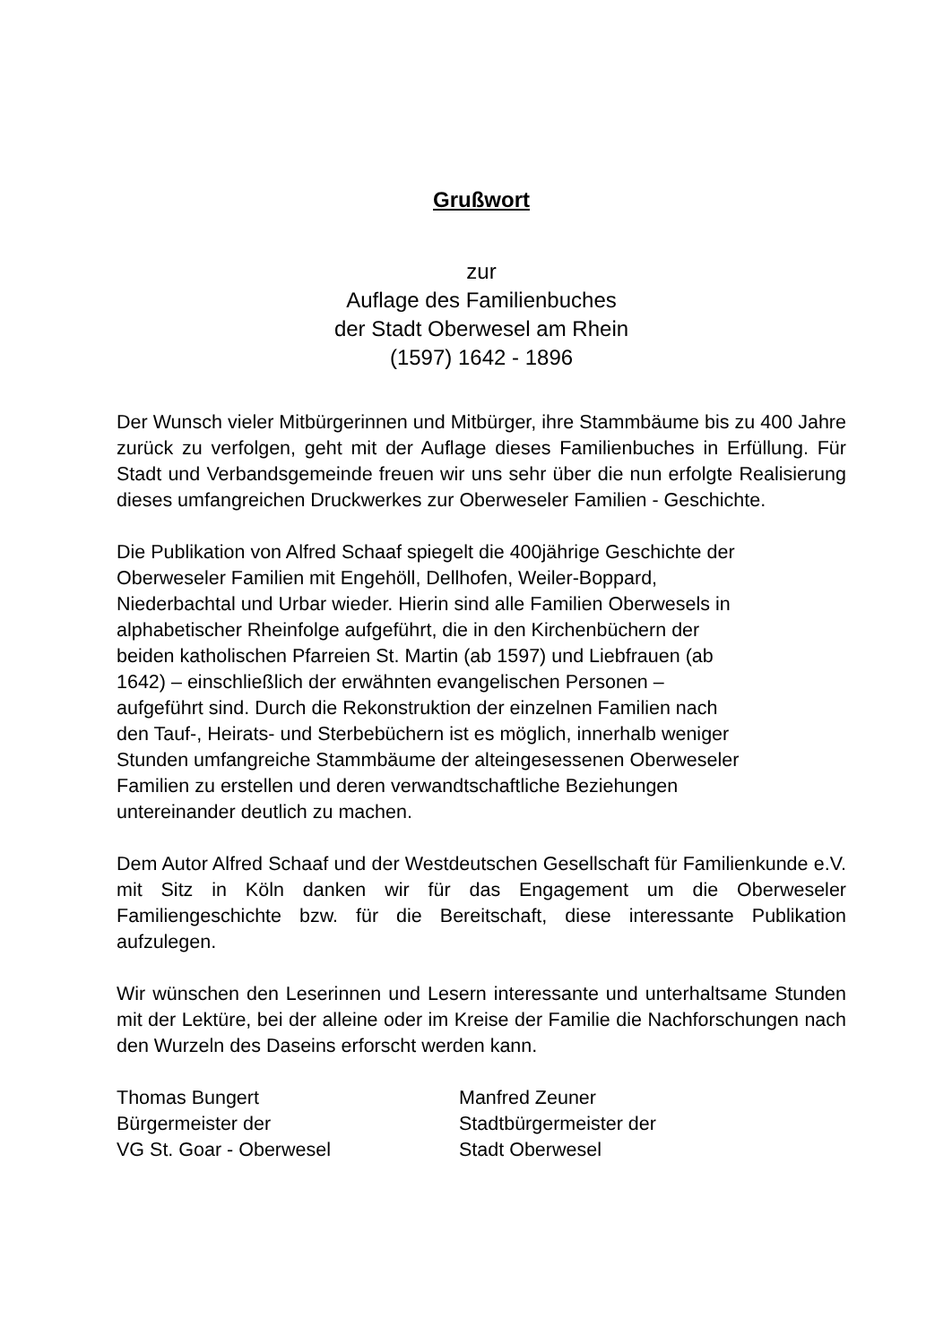Grußwort
zur
Auflage des Familienbuches
der Stadt Oberwesel am Rhein
(1597) 1642 - 1896
Der Wunsch vieler Mitbürgerinnen und Mitbürger, ihre Stammbäume bis zu 400 Jahre zurück zu verfolgen, geht mit der Auflage dieses Familienbuches in Erfüllung. Für Stadt und Verbandsgemeinde freuen wir uns sehr über die nun erfolgte Realisierung dieses umfangreichen Druckwerkes zur Oberweseler Familien - Geschichte.
Die Publikation von Alfred Schaaf spiegelt die 400jährige Geschichte der
Oberweseler Familien mit Engehöll, Dellhofen, Weiler-Boppard,
Niederbachtal und Urbar wieder. Hierin sind alle Familien Oberwesels in
alphabetischer Rheinfolge aufgeführt, die in den Kirchenbüchern der
beiden katholischen Pfarreien St. Martin (ab 1597) und Liebfrauen (ab
1642) – einschließlich der erwähnten evangelischen Personen –
aufgeführt sind. Durch die Rekonstruktion der einzelnen Familien nach
den Tauf-, Heirats- und Sterbebüchern ist es möglich, innerhalb weniger
Stunden umfangreiche Stammbäume der alteingesessenen Oberweseler
Familien zu erstellen und deren verwandtschaftliche Beziehungen
untereinander deutlich zu machen.
Dem Autor Alfred Schaaf und der Westdeutschen Gesellschaft für Familienkunde e.V. mit Sitz in Köln danken wir für das Engagement um die Oberweseler Familiengeschichte bzw. für die Bereitschaft, diese interessante Publikation aufzulegen.
Wir wünschen den Leserinnen und Lesern interessante und unterhaltsame Stunden mit der Lektüre, bei der alleine oder im Kreise der Familie die Nachforschungen nach den Wurzeln des Daseins erforscht werden kann.
Thomas Bungert
Bürgermeister der
VG St. Goar - Oberwesel
Manfred Zeuner
Stadtbürgermeister der
Stadt Oberwesel